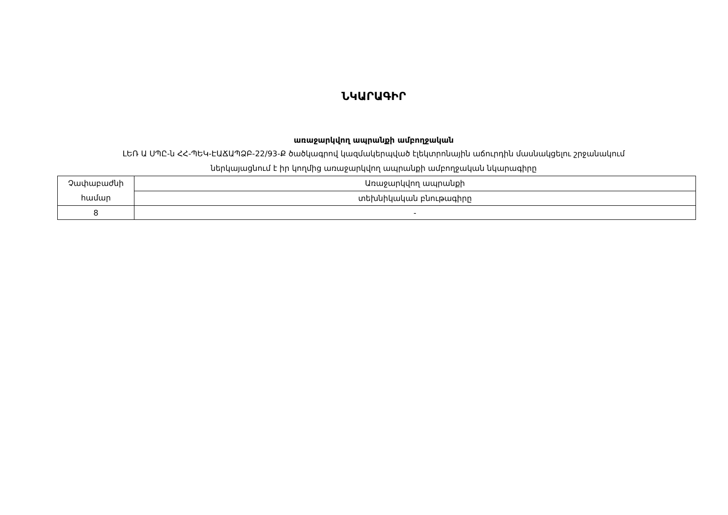ՆԿԱՐԱԳԻՐ
առաջարկվող ապրանքի ամբողջական
ԼԵՌ Ա ՍՊԸ-ն ՀՀ-ՊԵԿ-ԷԱՃԱՊՁԲ-22/93-Ք ծածկագրով կազմակերպված էլեկտրոնային աճուրդին մասնակցելու շրջանակում
ներկայացնում է իր կողմից առաջարկվող ապրանքի ամբողջական նկարագիրը
| Չափաբաժնի համար | Առաջարկվող ապրանքի |
| | տեխնիկական բնութագիրը |
| 8 | - |